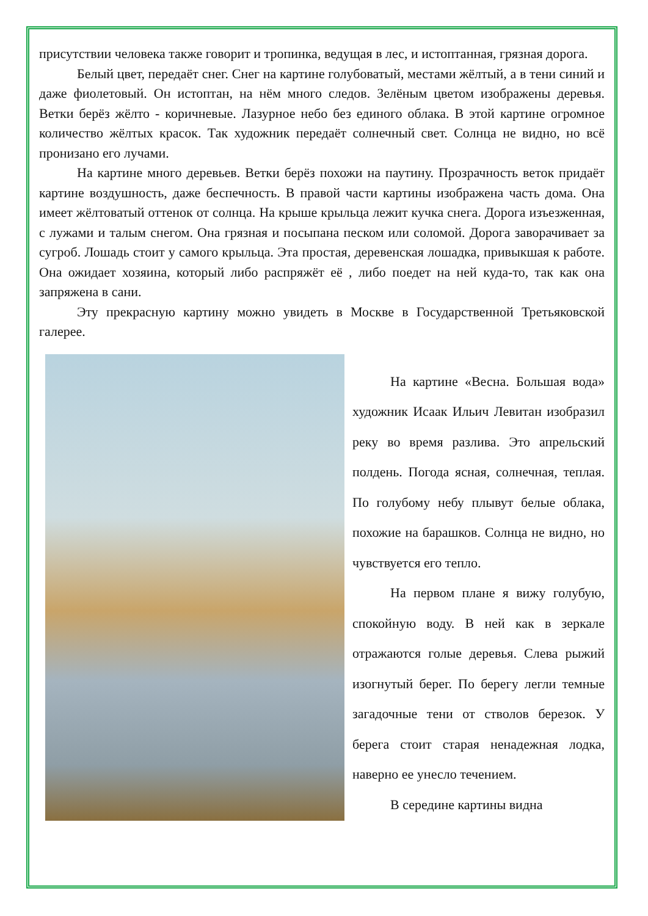присутствии человека также говорит и тропинка, ведущая в лес, и истоптанная, грязная дорога.
Белый цвет, передаёт снег. Снег на картине голубоватый, местами жёлтый, а в тени синий и даже фиолетовый. Он истоптан, на нём много следов. Зелёным цветом изображены деревья. Ветки берёз жёлто - коричневые. Лазурное небо без единого облака. В этой картине огромное количество жёлтых красок. Так художник передаёт солнечный свет. Солнца не видно, но всё пронизано его лучами.
На картине много деревьев. Ветки берёз похожи на паутину. Прозрачность веток придаёт картине воздушность, даже беспечность. В правой части картины изображена часть дома. Она имеет жёлтоватый оттенок от солнца. На крыше крыльца лежит кучка снега. Дорога изъезженная, с лужами и талым снегом. Она грязная и посыпана песком или соломой. Дорога заворачивает за сугроб. Лошадь стоит у самого крыльца. Эта простая, деревенская лошадка, привыкшая к работе. Она ожидает хозяина, который либо распряжёт её , либо поедет на ней куда-то, так как она запряжена в сани.
Эту прекрасную картину можно увидеть в Москве в Государственной Третьяковской галерее.
На картине «Весна. Большая вода» художник Исаак Ильич Левитан изобразил реку во время разлива. Это апрельский полдень. Погода ясная, солнечная, теплая. По голубому небу плывут белые облака, похожие на барашков. Солнца не видно, но чувствуется его тепло.
На первом плане я вижу голубую, спокойную воду. В ней как в зеркале отражаются голые деревья. Слева рыжий изогнутый берег. По берегу легли темные загадочные тени от стволов березок. У берега стоит старая ненадежная лодка, наверно ее унесло течением.
В середине картины видна